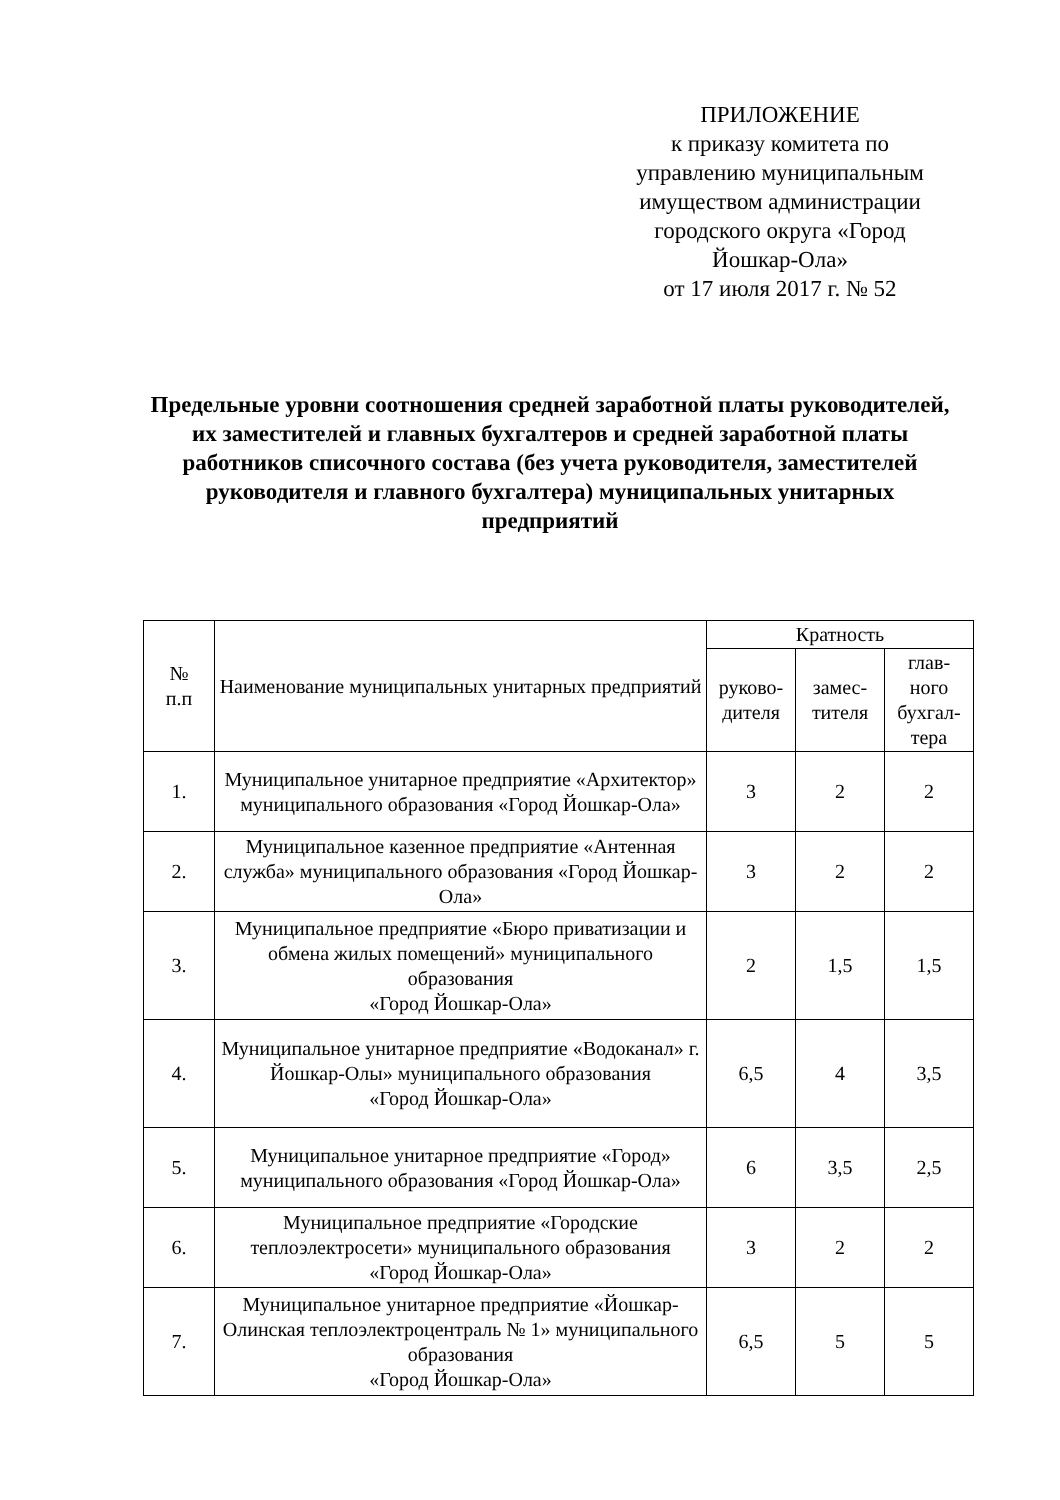ПРИЛОЖЕНИЕ
к приказу комитета по управлению муниципальным имуществом администрации городского округа «Город Йошкар-Ола»
от 17 июля 2017 г. № 52
Предельные уровни соотношения средней заработной платы руководителей, их заместителей и главных бухгалтеров и средней заработной платы работников списочного состава (без учета руководителя, заместителей руководителя и главного бухгалтера) муниципальных унитарных предприятий
| № п.п | Наименование муниципальных унитарных предприятий | Кратность | | |
| --- | --- | --- | --- | --- |
| | | руково- дителя | замес- тителя | глав- ного бухгал- тера |
| 1. | Муниципальное унитарное предприятие «Архитектор» муниципального образования «Город Йошкар-Ола» | 3 | 2 | 2 |
| 2. | Муниципальное казенное предприятие «Антенная служба» муниципального образования «Город Йошкар-Ола» | 3 | 2 | 2 |
| 3. | Муниципальное предприятие «Бюро приватизации и обмена жилых помещений» муниципального образования «Город Йошкар-Ола» | 2 | 1,5 | 1,5 |
| 4. | Муниципальное унитарное предприятие «Водоканал» г. Йошкар-Олы» муниципального образования «Город Йошкар-Ола» | 6,5 | 4 | 3,5 |
| 5. | Муниципальное унитарное предприятие «Город» муниципального образования «Город Йошкар-Ола» | 6 | 3,5 | 2,5 |
| 6. | Муниципальное предприятие «Городские теплоэлектросети» муниципального образования «Город Йошкар-Ола» | 3 | 2 | 2 |
| 7. | Муниципальное унитарное предприятие «Йошкар-Олинская теплоэлектроцентраль № 1» муниципального образования «Город Йошкар-Ола» | 6,5 | 5 | 5 |